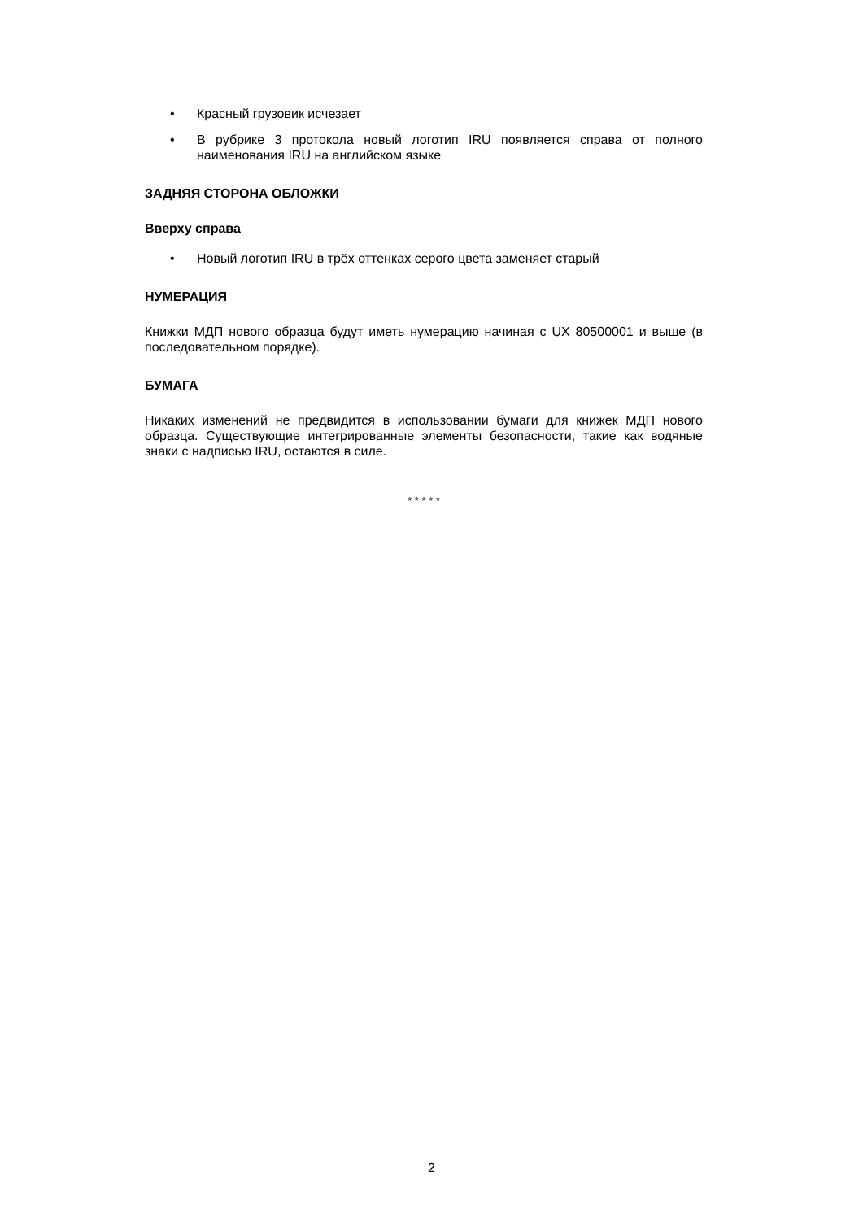• Красный грузовик исчезает
• В рубрике 3 протокола новый логотип IRU появляется справа от полного наименования IRU на английском языке
ЗАДНЯЯ СТОРОНА ОБЛОЖКИ
Вверху справа
• Новый логотип IRU в трёх оттенках серого цвета заменяет старый
НУМЕРАЦИЯ
Книжки МДП нового образца будут иметь нумерацию начиная с UX 80500001 и выше (в последовательном порядке).
БУМАГА
Никаких изменений не предвидится в использовании бумаги для книжек МДП нового образца. Существующие интегрированные элементы безопасности, такие как водяные знаки с надписью IRU, остаются в силе.
* * * * *
2